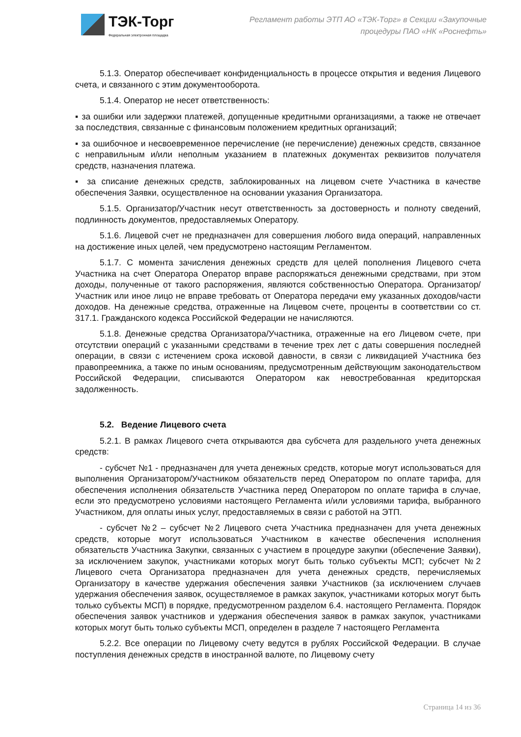ТЭК-Торг
Федеральная электронная площадка
Регламент работы ЭТП АО «ТЭК-Торг» в Секции «Закупочные
процедуры ПАО «НК «Роснефть»
5.1.3. Оператор обеспечивает конфиденциальность в процессе открытия и ведения Лицевого счета, и связанного с этим документооборота.
5.1.4. Оператор не несет ответственность:
▪ за ошибки или задержки платежей, допущенные кредитными организациями, а также не отвечает за последствия, связанные с финансовым положением кредитных организаций;
▪ за ошибочное и несвоевременное перечисление (не перечисление) денежных средств, связанное с неправильным и/или неполным указанием в платежных документах реквизитов получателя средств, назначения платежа.
▪ за списание денежных средств, заблокированных на лицевом счете Участника в качестве обеспечения Заявки, осуществленное на основании указания Организатора.
5.1.5. Организатор/Участник несут ответственность за достоверность и полноту сведений, подлинность документов, предоставляемых Оператору.
5.1.6. Лицевой счет не предназначен для совершения любого вида операций, направленных на достижение иных целей, чем предусмотрено настоящим Регламентом.
5.1.7. С момента зачисления денежных средств для целей пополнения Лицевого счета Участника на счет Оператора Оператор вправе распоряжаться денежными средствами, при этом доходы, полученные от такого распоряжения, являются собственностью Оператора. Организатор/Участник или иное лицо не вправе требовать от Оператора передачи ему указанных доходов/части доходов. На денежные средства, отраженные на Лицевом счете, проценты в соответствии со ст. 317.1. Гражданского кодекса Российской Федерации не начисляются.
5.1.8. Денежные средства Организатора/Участника, отраженные на его Лицевом счете, при отсутствии операций с указанными средствами в течение трех лет с даты совершения последней операции, в связи с истечением срока исковой давности, в связи с ликвидацией Участника без правопреемника, а также по иным основаниям, предусмотренным действующим законодательством Российской Федерации, списываются Оператором как невостребованная кредиторская задолженность.
5.2. Ведение Лицевого счета
5.2.1. В рамках Лицевого счета открываются два субсчета для раздельного учета денежных средств:
- субсчет №1 - предназначен для учета денежных средств, которые могут использоваться для выполнения Организатором/Участником обязательств перед Оператором по оплате тарифа, для обеспечения исполнения обязательств Участника перед Оператором по оплате тарифа в случае, если это предусмотрено условиями настоящего Регламента и/или условиями тарифа, выбранного Участником, для оплаты иных услуг, предоставляемых в связи с работой на ЭТП.
- субсчет №2 – субсчет №2 Лицевого счета Участника предназначен для учета денежных средств, которые могут использоваться Участником в качестве обеспечения исполнения обязательств Участника Закупки, связанных с участием в процедуре закупки (обеспечение Заявки), за исключением закупок, участниками которых могут быть только субъекты МСП; субсчет №2 Лицевого счета Организатора предназначен для учета денежных средств, перечисляемых Организатору в качестве удержания обеспечения заявки Участников (за исключением случаев удержания обеспечения заявок, осуществляемое в рамках закупок, участниками которых могут быть только субъекты МСП) в порядке, предусмотренном разделом 6.4. настоящего Регламента. Порядок обеспечения заявок участников и удержания обеспечения заявок в рамках закупок, участниками которых могут быть только субъекты МСП, определен в разделе 7 настоящего Регламента
5.2.2. Все операции по Лицевому счету ведутся в рублях Российской Федерации. В случае поступления денежных средств в иностранной валюте, по Лицевому счету
Страница 14 из 36